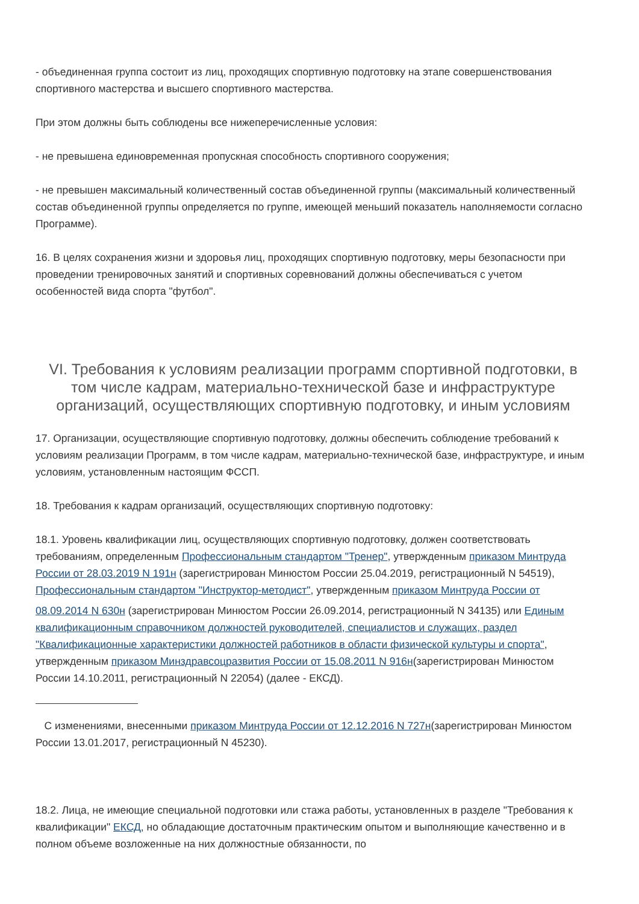- объединенная группа состоит из лиц, проходящих спортивную подготовку на этапе совершенствования спортивного мастерства и высшего спортивного мастерства.
При этом должны быть соблюдены все нижеперечисленные условия:
- не превышена единовременная пропускная способность спортивного сооружения;
- не превышен максимальный количественный состав объединенной группы (максимальный количественный состав объединенной группы определяется по группе, имеющей меньший показатель наполняемости согласно Программе).
16. В целях сохранения жизни и здоровья лиц, проходящих спортивную подготовку, меры безопасности при проведении тренировочных занятий и спортивных соревнований должны обеспечиваться с учетом особенностей вида спорта "футбол".
VI. Требования к условиям реализации программ спортивной подготовки, в том числе кадрам, материально-технической базе и инфраструктуре организаций, осуществляющих спортивную подготовку, и иным условиям
17. Организации, осуществляющие спортивную подготовку, должны обеспечить соблюдение требований к условиям реализации Программ, в том числе кадрам, материально-технической базе, инфраструктуре, и иным условиям, установленным настоящим ФССП.
18. Требования к кадрам организаций, осуществляющих спортивную подготовку:
18.1. Уровень квалификации лиц, осуществляющих спортивную подготовку, должен соответствовать требованиям, определенным Профессиональным стандартом "Тренер", утвержденным приказом Минтруда России от 28.03.2019 N 191н (зарегистрирован Минюстом России 25.04.2019, регистрационный N 54519), Профессиональным стандартом "Инструктор-методист", утвержденным приказом Минтруда России от 08.09.2014 N 630н (зарегистрирован Минюстом России 26.09.2014, регистрационный N 34135) или Единым квалификационным справочником должностей руководителей, специалистов и служащих, раздел "Квалификационные характеристики должностей работников в области физической культуры и спорта", утвержденным приказом Минздравсоцразвития России от 15.08.2011 N 916н(зарегистрирован Минюстом России 14.10.2011, регистрационный N 22054) (далее - ЕКСД).
С изменениями, внесенными приказом Минтруда России от 12.12.2016 N 727н(зарегистрирован Минюстом России 13.01.2017, регистрационный N 45230).
18.2. Лица, не имеющие специальной подготовки или стажа работы, установленных в разделе "Требования к квалификации" ЕКСД, но обладающие достаточным практическим опытом и выполняющие качественно и в полном объеме возложенные на них должностные обязанности, по